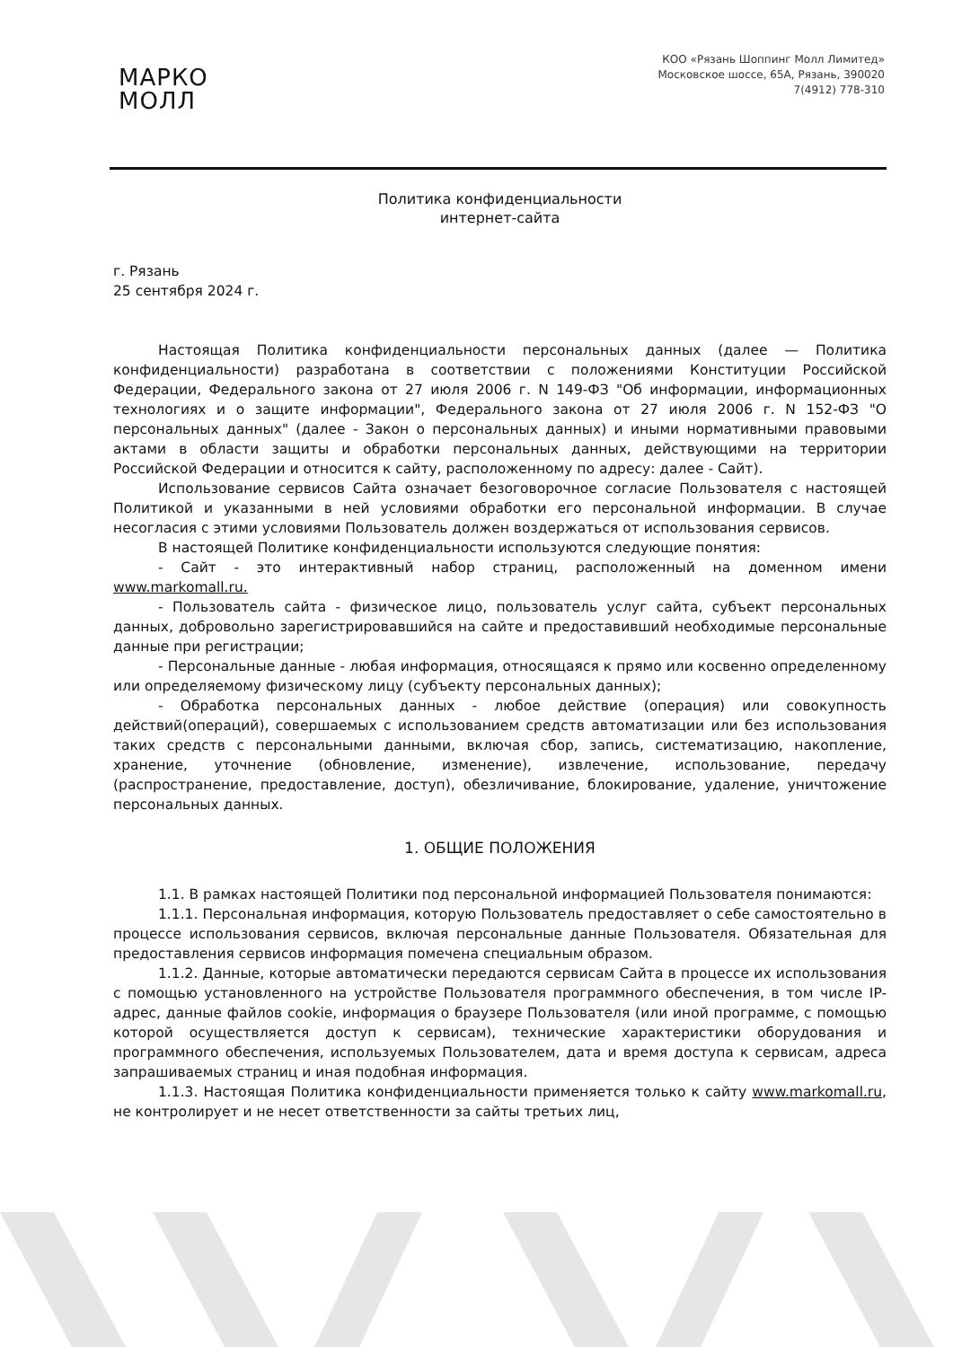МАРКО
МОЛЛ
КОО «Рязань Шоппинг Молл Лимитед»
Московское шоссе, 65А, Рязань, 390020
7(4912) 778-310
Политика конфиденциальности
интернет-сайта
г. Рязань
25 сентября 2024 г.
Настоящая Политика конфиденциальности персональных данных (далее — Политика конфиденциальности) разработана в соответствии с положениями Конституции Российской Федерации, Федерального закона от 27 июля 2006 г. N 149-ФЗ "Об информации, информационных технологиях и о защите информации", Федерального закона от 27 июля 2006 г. N 152-ФЗ "О персональных данных" (далее - Закон о персональных данных) и иными нормативными правовыми актами в области защиты и обработки персональных данных, действующими на территории Российской Федерации и относится к сайту, расположенному по адресу: далее - Сайт).
Использование сервисов Сайта означает безоговорочное согласие Пользователя с настоящей Политикой и указанными в ней условиями обработки его персональной информации. В случае несогласия с этими условиями Пользователь должен воздержаться от использования сервисов.
В настоящей Политике конфиденциальности используются следующие понятия:
- Сайт - это интерактивный набор страниц, расположенный на доменном имени www.markomall.ru.
- Пользователь сайта - физическое лицо, пользователь услуг сайта, субъект персональных данных, добровольно зарегистрировавшийся на сайте и предоставивший необходимые персональные данные при регистрации;
- Персональные данные - любая информация, относящаяся к прямо или косвенно определенному или определяемому физическому лицу (субъекту персональных данных);
- Обработка персональных данных - любое действие (операция) или совокупность действий(операций), совершаемых с использованием средств автоматизации или без использования таких средств с персональными данными, включая сбор, запись, систематизацию, накопление, хранение, уточнение (обновление, изменение), извлечение, использование, передачу (распространение, предоставление, доступ), обезличивание, блокирование, удаление, уничтожение персональных данных.
1. ОБЩИЕ ПОЛОЖЕНИЯ
1.1. В рамках настоящей Политики под персональной информацией Пользователя понимаются:
1.1.1. Персональная информация, которую Пользователь предоставляет о себе самостоятельно в процессе использования сервисов, включая персональные данные Пользователя. Обязательная для предоставления сервисов информация помечена специальным образом.
1.1.2. Данные, которые автоматически передаются сервисам Сайта в процессе их использования с помощью установленного на устройстве Пользователя программного обеспечения, в том числе IP-адрес, данные файлов cookie, информация о браузере Пользователя (или иной программе, с помощью которой осуществляется доступ к сервисам), технические характеристики оборудования и программного обеспечения, используемых Пользователем, дата и время доступа к сервисам, адреса запрашиваемых страниц и иная подобная информация.
1.1.3. Настоящая Политика конфиденциальности применяется только к сайту www.markomall.ru, не контролирует и не несет ответственности за сайты третьих лиц,